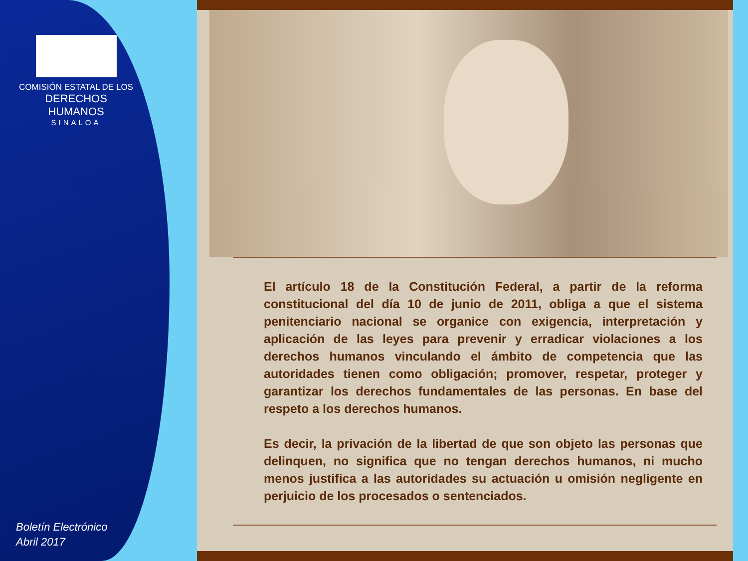COMISIÓN ESTATAL DE LOS
DERECHOS HUMANOS
SINALOA
Boletín Electrónico
Abril 2017
El artículo 18 de la Constitución Federal, a partir de la reforma constitucional del día 10 de junio de 2011, obliga a que el sistema penitenciario nacional se organice con exigencia, interpretación y aplicación de las leyes para prevenir y erradicar violaciones a los derechos humanos vinculando el ámbito de competencia que las autoridades tienen como obligación; promover, respetar, proteger y garantizar los derechos fundamentales de las personas. En base del respeto a los derechos humanos.
Es decir, la privación de la libertad de que son objeto las personas que delinquen, no significa que no tengan derechos humanos, ni mucho menos justifica a las autoridades su actuación u omisión negligente en perjuicio de los procesados o sentenciados.